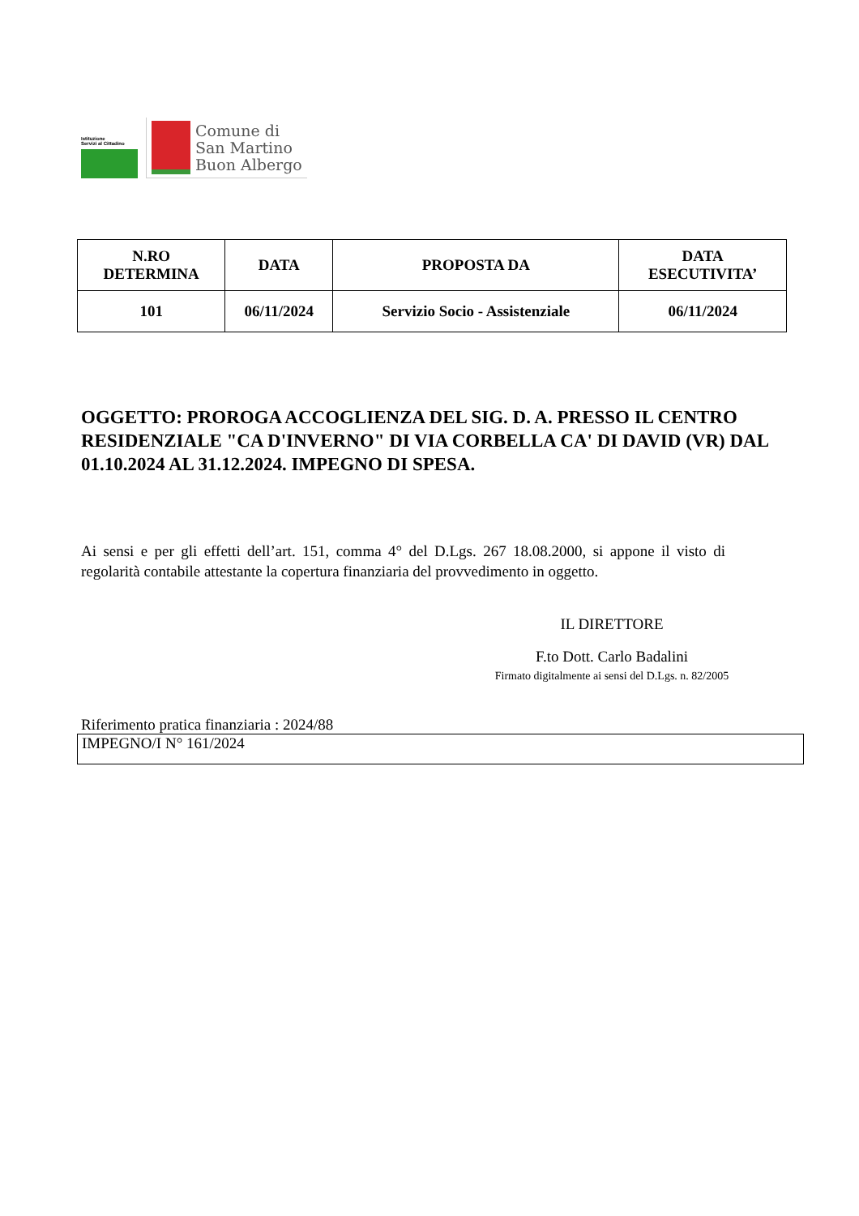Istituzione
Servizi al Cittadino
Comune di
San Martino
Buon Albergo
| N.RO DETERMINA | DATA | PROPOSTA DA | DATA ESECUTIVITA’ |
| --- | --- | --- | --- |
| 101 | 06/11/2024 | Servizio Socio - Assistenziale | 06/11/2024 |
OGGETTO: PROROGA ACCOGLIENZA DEL SIG. D. A. PRESSO IL CENTRO RESIDENZIALE "CA D'INVERNO" DI VIA CORBELLA CA' DI DAVID (VR) DAL 01.10.2024 AL 31.12.2024. IMPEGNO DI SPESA.
Ai sensi e per gli effetti dell’art. 151, comma 4° del D.Lgs. 267 18.08.2000, si appone il visto di regolarità contabile attestante la copertura finanziaria del provvedimento in oggetto.
IL DIRETTORE
F.to Dott. Carlo Badalini
Firmato digitalmente ai sensi del D.Lgs. n. 82/2005
Riferimento pratica finanziaria : 2024/88
IMPEGNO/I N° 161/2024